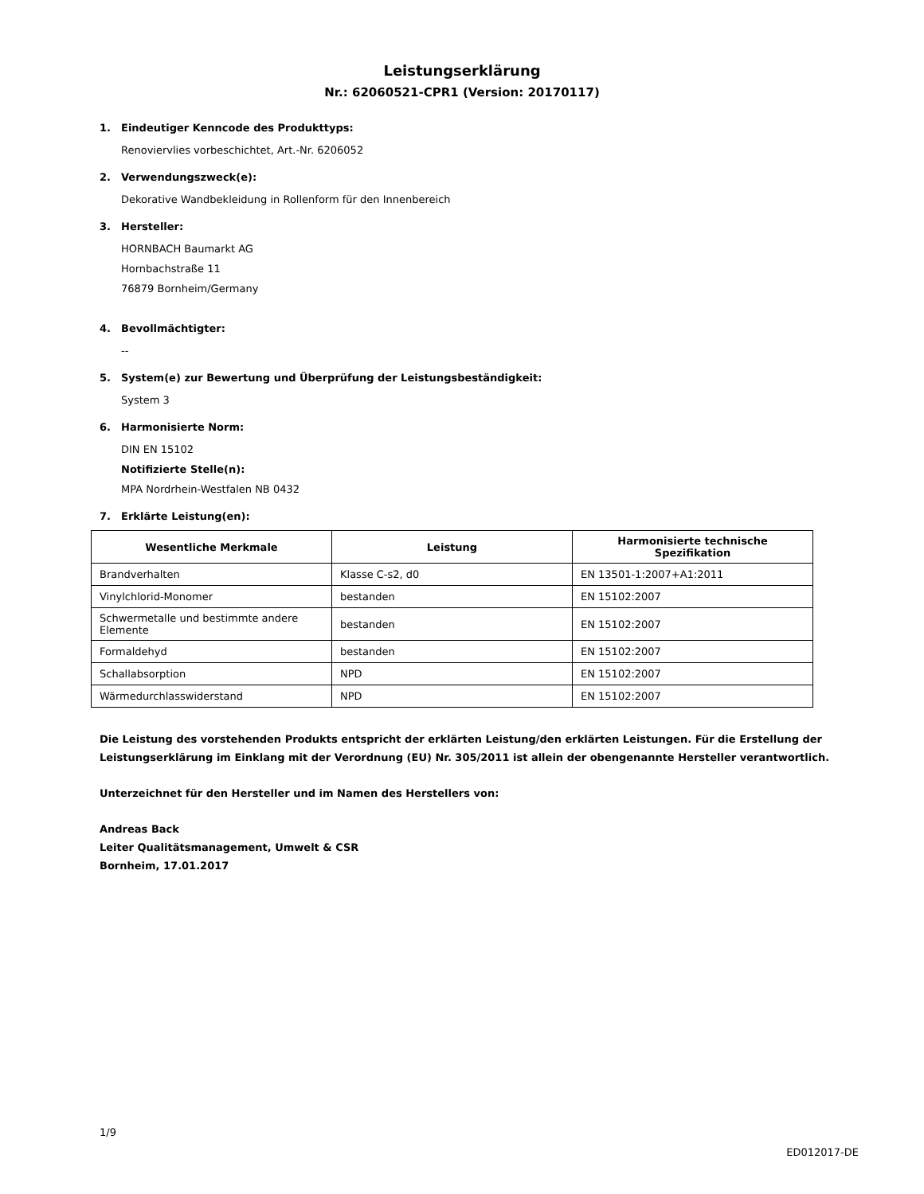Leistungserklärung
Nr.: 62060521-CPR1 (Version: 20170117)
1. Eindeutiger Kenncode des Produkttyps:
Renoviervlies vorbeschichtet, Art.-Nr. 6206052
2. Verwendungszweck(e):
Dekorative Wandbekleidung in Rollenform für den Innenbereich
3. Hersteller:
HORNBACH Baumarkt AG
Hornbachstraße 11
76879 Bornheim/Germany
4. Bevollmächtigter:
--
5. System(e) zur Bewertung und Überprüfung der Leistungsbeständigkeit:
System 3
6. Harmonisierte Norm:
DIN EN 15102
Notifizierte Stelle(n):
MPA Nordrhein-Westfalen NB 0432
7. Erklärte Leistung(en):
| Wesentliche Merkmale | Leistung | Harmonisierte technische Spezifikation |
| --- | --- | --- |
| Brandverhalten | Klasse C-s2, d0 | EN 13501-1:2007+A1:2011 |
| Vinylchlorid-Monomer | bestanden | EN 15102:2007 |
| Schwermetalle und bestimmte andere Elemente | bestanden | EN 15102:2007 |
| Formaldehyd | bestanden | EN 15102:2007 |
| Schallabsorption | NPD | EN 15102:2007 |
| Wärmedurchlasswiderstand | NPD | EN 15102:2007 |
Die Leistung des vorstehenden Produkts entspricht der erklärten Leistung/den erklärten Leistungen. Für die Erstellung der
Leistungserklärung im Einklang mit der Verordnung (EU) Nr. 305/2011 ist allein der obengenannte Hersteller verantwortlich.
Unterzeichnet für den Hersteller und im Namen des Herstellers von:
Andreas Back
Leiter Qualitätsmanagement, Umwelt & CSR
Bornheim, 17.01.2017
1/9
ED012017-DE